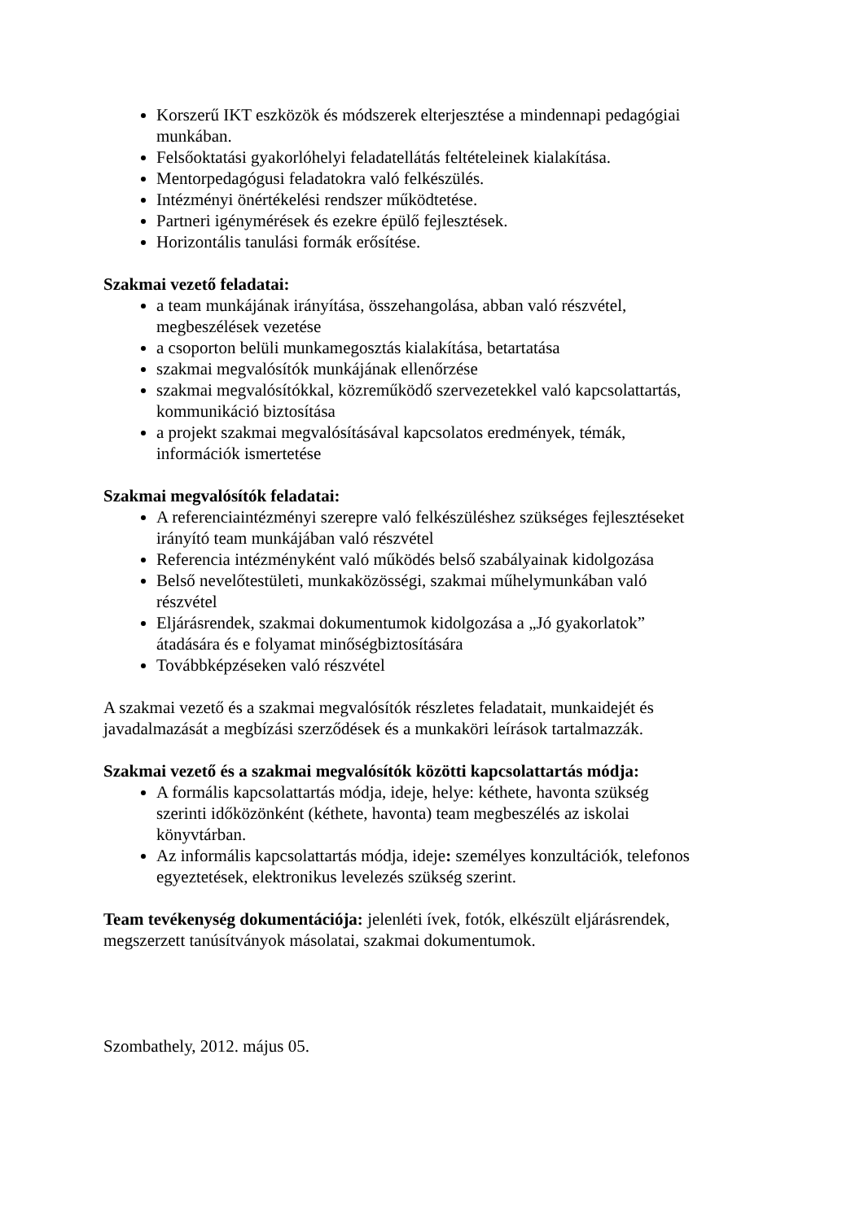Korszerű IKT eszközök és módszerek elterjesztése a mindennapi pedagógiai munkában.
Felsőoktatási gyakorlóhelyi feladatellátás feltételeinek kialakítása.
Mentorpedagógusi feladatokra való felkészülés.
Intézményi önértékelési rendszer működtetése.
Partneri igénymérések és ezekre épülő fejlesztések.
Horizontális tanulási formák erősítése.
Szakmai vezető feladatai:
a team munkájának irányítása, összehangolása, abban való részvétel, megbeszélések vezetése
a csoporton belüli munkamegosztás kialakítása, betartatása
szakmai megvalósítók munkájának ellenőrzése
szakmai megvalósítókkal, közreműködő szervezetekkel való kapcsolattartás, kommunikáció biztosítása
a projekt szakmai megvalósításával kapcsolatos eredmények, témák, információk ismertetése
Szakmai megvalósítók feladatai:
A referenciaintézményi szerepre való felkészüléshez szükséges fejlesztéseket irányító team munkájában való részvétel
Referencia intézményként való működés belső szabályainak kidolgozása
Belső nevelőtestületi, munkaközösségi, szakmai műhelymunkában való részvétel
Eljárásrendek, szakmai dokumentumok kidolgozása a „Jó gyakorlatok” átadására és e folyamat minőségbiztosítására
Továbbképzéseken való részvétel
A szakmai vezető és a szakmai megvalósítók részletes feladatait, munkaidejét és javadalmazását a megbízási szerződések és a munkaköri leírások tartalmazzák.
Szakmai vezető és a szakmai megvalósítók közötti kapcsolattartás módja:
A formális kapcsolattartás módja, ideje, helye: kéthete, havonta szükség szerinti időközönként (kéthete, havonta) team megbeszélés az iskolai könyvtárban.
Az informális kapcsolattartás módja, ideje: személyes konzultációk, telefonos egyeztetések, elektronikus levelezés szükség szerint.
Team tevékenység dokumentációja: jelenléti ívek, fotók, elkészült eljárásrendek, megszerzett tanúsítványok másolatai, szakmai dokumentumok.
Szombathely, 2012. május 05.